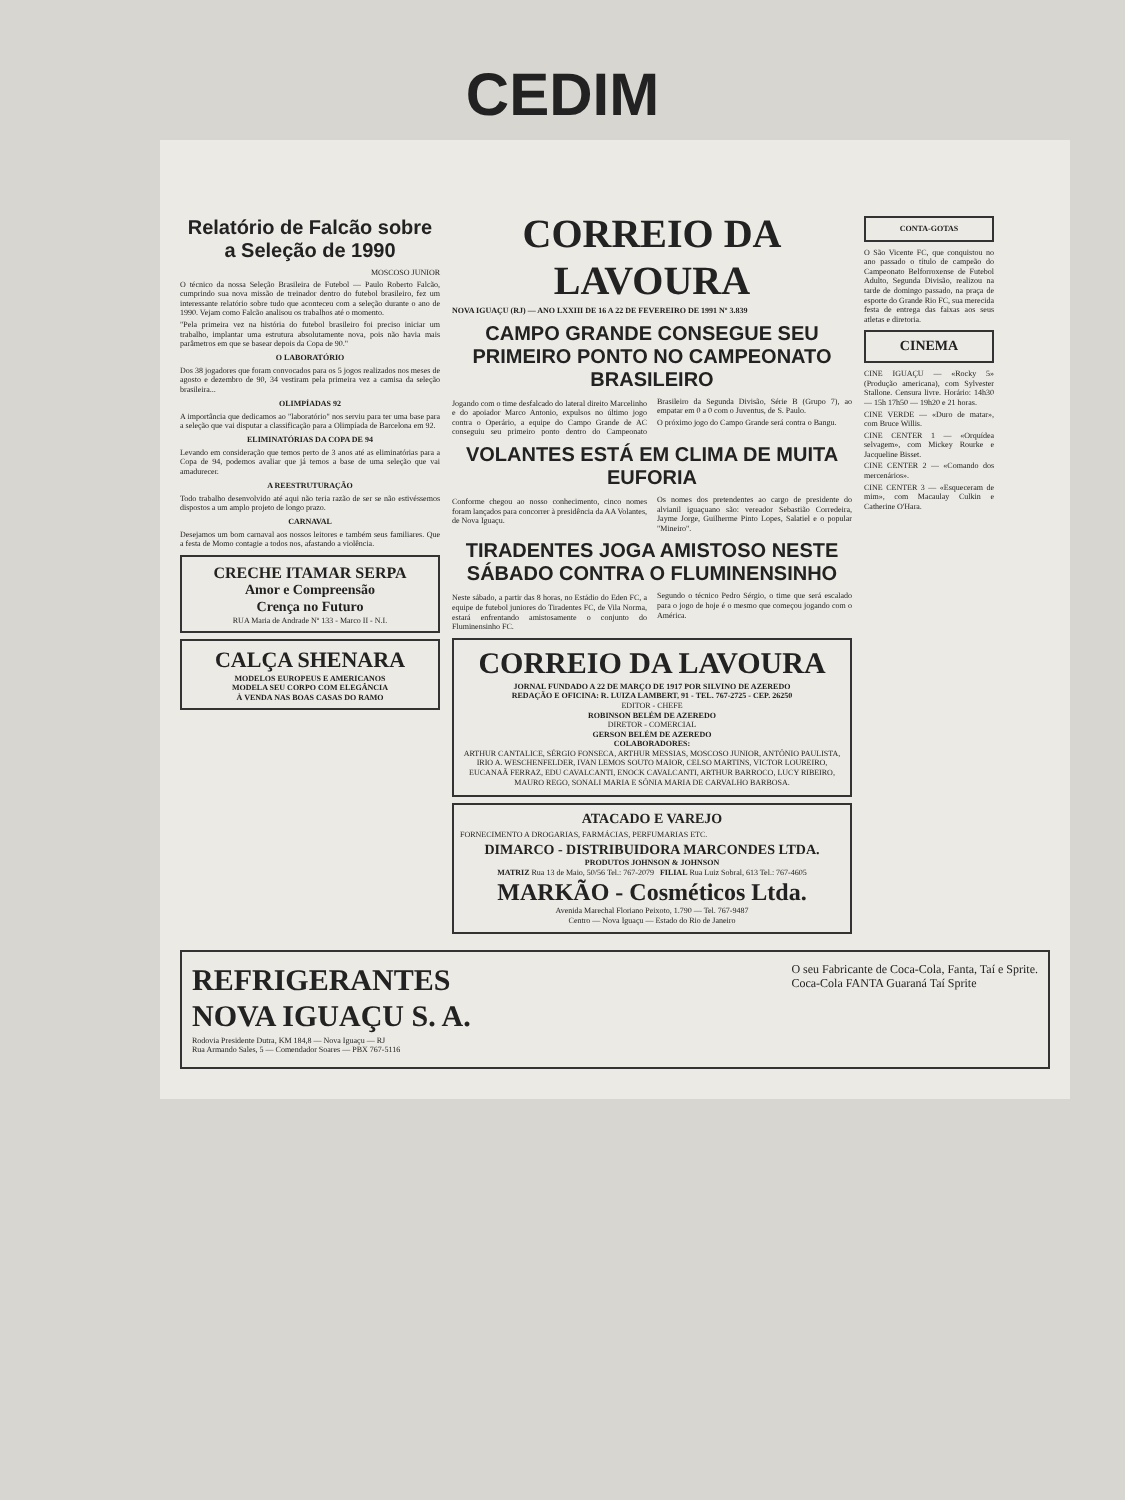CEDIM
Relatório de Falcão sobre a Seleção de 1990
MOSCOSO JUNIOR
O técnico da nossa Seleção Brasileira de Futebol — Paulo Roberto Falcão, cumprindo sua nova missão de treinador dentro do futebol brasileiro, fez um interessante relatório sobre tudo que aconteceu com a seleção durante o ano de 1990. Vejam como Falcão analisou os trabalhos até o momento.
"Pela primeira vez na história do futebol brasileiro foi preciso iniciar um trabalho, implantar uma estrutura absolutamente nova, pois não havia mais parâmetros em que se basear depois da Copa de 90."
O LABORATÓRIO
Dos 38 jogadores que foram convocados para os 5 jogos realizados nos meses de agosto e dezembro de 90, 34 vestiram pela primeira vez a camisa da seleção brasileira...
OLIMPÍADAS 92
A importância que dedicamos ao "laboratório" nos serviu para ter uma base para a seleção que vai disputar a classificação para a Olimpíada de Barcelona em 92.
ELIMINATÓRIAS DA COPA DE 94
Levando em consideração que temos perto de 3 anos até as eliminatórias para a Copa de 94, podemos avaliar que já temos a base de uma seleção que vai amadurecer.
A REESTRUTURAÇÃO
Todo trabalho desenvolvido até aqui não teria razão de ser se não estivéssemos dispostos a um amplo projeto de longo prazo.
CARNAVAL
Desejamos um bom carnaval aos nossos leitores e também seus familiares. Que a festa de Momo contagie a todos nos, afastando a violência.
CRECHE ITAMAR SERPA
Amor e Compreensão
Crença no Futuro
RUA Maria de Andrade Nº 133 - Marco II - N.I.
CALÇA SHENARA
MODELOS EUROPEUS E AMERICANOS
MODELA SEU CORPO COM ELEGÂNCIA
À VENDA NAS BOAS CASAS DO RAMO
CORREIO DA LAVOURA
NOVA IGUAÇU (RJ) — ANO LXXIII DE 16 A 22 DE FEVEREIRO DE 1991 Nº 3.839
CAMPO GRANDE CONSEGUE SEU PRIMEIRO PONTO NO CAMPEONATO BRASILEIRO
Jogando com o time desfalcado do lateral direito Marcelinho e do apoiador Marco Antonio, expulsos no último jogo contra o Operário, a equipe do Campo Grande de AC conseguiu seu primeiro ponto dentro do Campeonato Brasileiro da Segunda Divisão, Série B (Grupo 7), ao empatar em 0 a 0 com o Juventus, de S. Paulo.
O próximo jogo do Campo Grande será contra o Bangu.
VOLANTES ESTÁ EM CLIMA DE MUITA EUFORIA
Conforme chegou ao nosso conhecimento, cinco nomes foram lançados para concorrer à presidência da AA Volantes, de Nova Iguaçu.
Os nomes dos pretendentes ao cargo de presidente do alvianil iguaçuano são: vereador Sebastião Corredeira, Jayme Jorge, Guilherme Pinto Lopes, Salatiel e o popular "Mineiro".
TIRADENTES JOGA AMISTOSO NESTE SÁBADO CONTRA O FLUMINENSINHO
Neste sábado, a partir das 8 horas, no Estádio do Eden FC, a equipe de futebol juniores do Tiradentes FC, de Vila Norma, estará enfrentando amistosamente o conjunto do Fluminensinho FC.
Segundo o técnico Pedro Sérgio, o time que será escalado para o jogo de hoje é o mesmo que começou jogando com o América.
CORREIO DA LAVOURA
JORNAL FUNDADO A 22 DE MARÇO DE 1917 POR SILVINO DE AZEREDO
REDAÇÃO E OFICINA: R. LUIZA LAMBERT, 91 - TEL. 767-2725 - CEP. 26250
EDITOR - CHEFE
ROBINSON BELÉM DE AZEREDO
DIRETOR - COMERCIAL
GERSON BELÉM DE AZEREDO
COLABORADORES:
ARTHUR CANTALICE, SÉRGIO FONSECA, ARTHUR MESSIAS, MOSCOSO JUNIOR, ANTÔNIO PAULISTA, IRIO A. WESCHENFELDER, IVAN LEMOS SOUTO MAIOR, CELSO MARTINS, VICTOR LOUREIRO, EUCANAÃ FERRAZ, EDU CAVALCANTI, ENOCK CAVALCANTI, ARTHUR BARROCO, LUCY RIBEIRO, MAURO REGO, SONALI MARIA E SÔNIA MARIA DE CARVALHO BARBOSA.
ATACADO E VAREJO
FORNECIMENTO A DROGARIAS, FARMÁCIAS, PERFUMARIAS ETC.
DIMARCO - DISTRIBUIDORA MARCONDES LTDA.
PRODUTOS JOHNSON & JOHNSON
MATRIZ Rua 13 de Maio, 50/56 Tel.: 767-2079 FILIAL Rua Luiz Sobral, 613 Tel.: 767-4605
MARKÃO - Cosméticos Ltda.
Avenida Marechal Floriano Peixoto, 1.790 — Tel. 767-9487
Centro — Nova Iguaçu — Estado do Rio de Janeiro
CONTA-GOTAS
O São Vicente FC, que conquistou no ano passado o título de campeão do Campeonato Belforroxense de Futebol Adulto, Segunda Divisão, realizou na tarde de domingo passado, na praça de esporte do Grande Rio FC, sua merecida festa de entrega das faixas aos seus atletas e diretoria.
CINEMA
CINE IGUAÇU — «Rocky 5» (Produção americana), com Sylvester Stallone. Censura livre. Horário: 14h30 — 15h 17h50 — 19h20 e 21 horas.
CINE VERDE — «Duro de matar», com Bruce Willis.
CINE CENTER 1 — «Orquídea selvagem», com Mickey Rourke e Jacqueline Bisset.
CINE CENTER 2 — «Comando dos mercenários».
CINE CENTER 3 — «Esqueceram de mim», com Macaulay Culkin e Catherine O'Hara.
REFRIGERANTES
NOVA IGUAÇU S. A.
Rodovia Presidente Dutra, KM 184,8 — Nova Iguaçu — RJ
Rua Armando Sales, 5 — Comendador Soares — PBX 767-5116
O seu Fabricante de Coca-Cola, Fanta, Taí e Sprite.
Coca-Cola FANTA Guaraná Taí Sprite